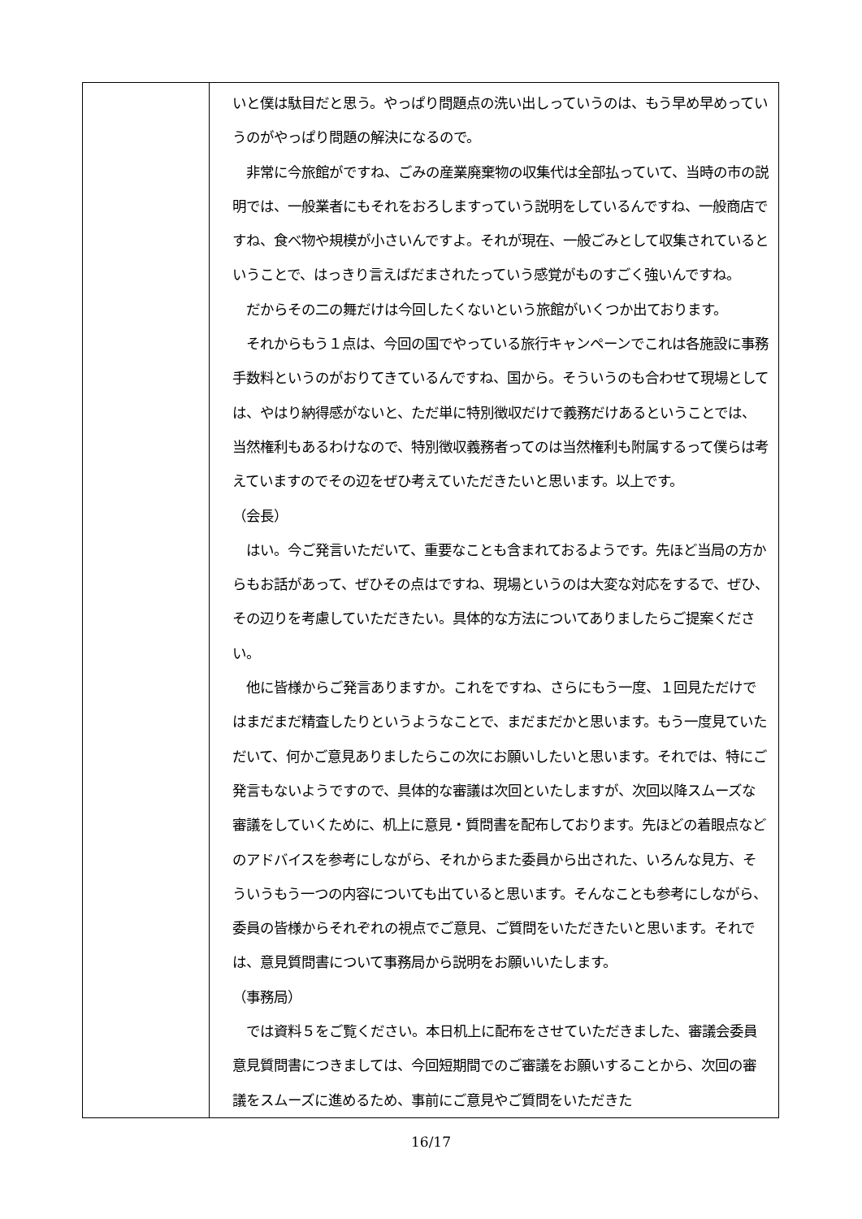| | いと僕は駄目だと思う。やっぱり問題点の洗い出しっていうのは、もう早め早めっていうのがやっぱり問題の解決になるので。 非常に今旅館がですね、ごみの産業廃棄物の収集代は全部払っていて、当時の市の説明では、一般業者にもそれをおろしますっていう説明をしているんですね、一般商店ですね、食べ物や規模が小さいんですよ。それが現在、一般ごみとして収集されているということで、はっきり言えばだまされたっていう感覚がものすごく強いんですね。 だからその二の舞だけは今回したくないという旅館がいくつか出ております。 それからもう１点は、今回の国でやっている旅行キャンペーンでこれは各施設に事務手数料というのがおりてきているんですね、国から。そういうのも合わせて現場としては、やはり納得感がないと、ただ単に特別徴収だけで義務だけあるということでは、当然権利もあるわけなので、特別徴収義務者ってのは当然権利も附属するって僕らは考えていますのでその辺をぜひ考えていただきたいと思います。以上です。 （会長） はい。今ご発言いただいて、重要なことも含まれておるようです。先ほど当局の方からもお話があって、ぜひその点はですね、現場というのは大変な対応をするで、ぜひ、その辺りを考慮していただきたい。具体的な方法についてありましたらご提案ください。 他に皆様からご発言ありますか。これをですね、さらにもう一度、１回見ただけではまだまだ精査したりというようなことで、まだまだかと思います。もう一度見ていただいて、何かご意見ありましたらこの次にお願いしたいと思います。それでは、特にご発言もないようですので、具体的な審議は次回といたしますが、次回以降スムーズな審議をしていくために、机上に意見・質問書を配布しております。先ほどの着眼点などのアドバイスを参考にしながら、それからまた委員から出された、いろんな見方、そういうもう一つの内容についても出ていると思います。そんなことも参考にしながら、委員の皆様からそれぞれの視点でご意見、ご質問をいただきたいと思います。それでは、意見質問書について事務局から説明をお願いいたします。 （事務局） では資料５をご覧ください。本日机上に配布をさせていただきました、審議会委員意見質問書につきましては、今回短期間でのご審議をお願いすることから、次回の審議をスムーズに進めるため、事前にご意見やご質問をいただきた |
16/17